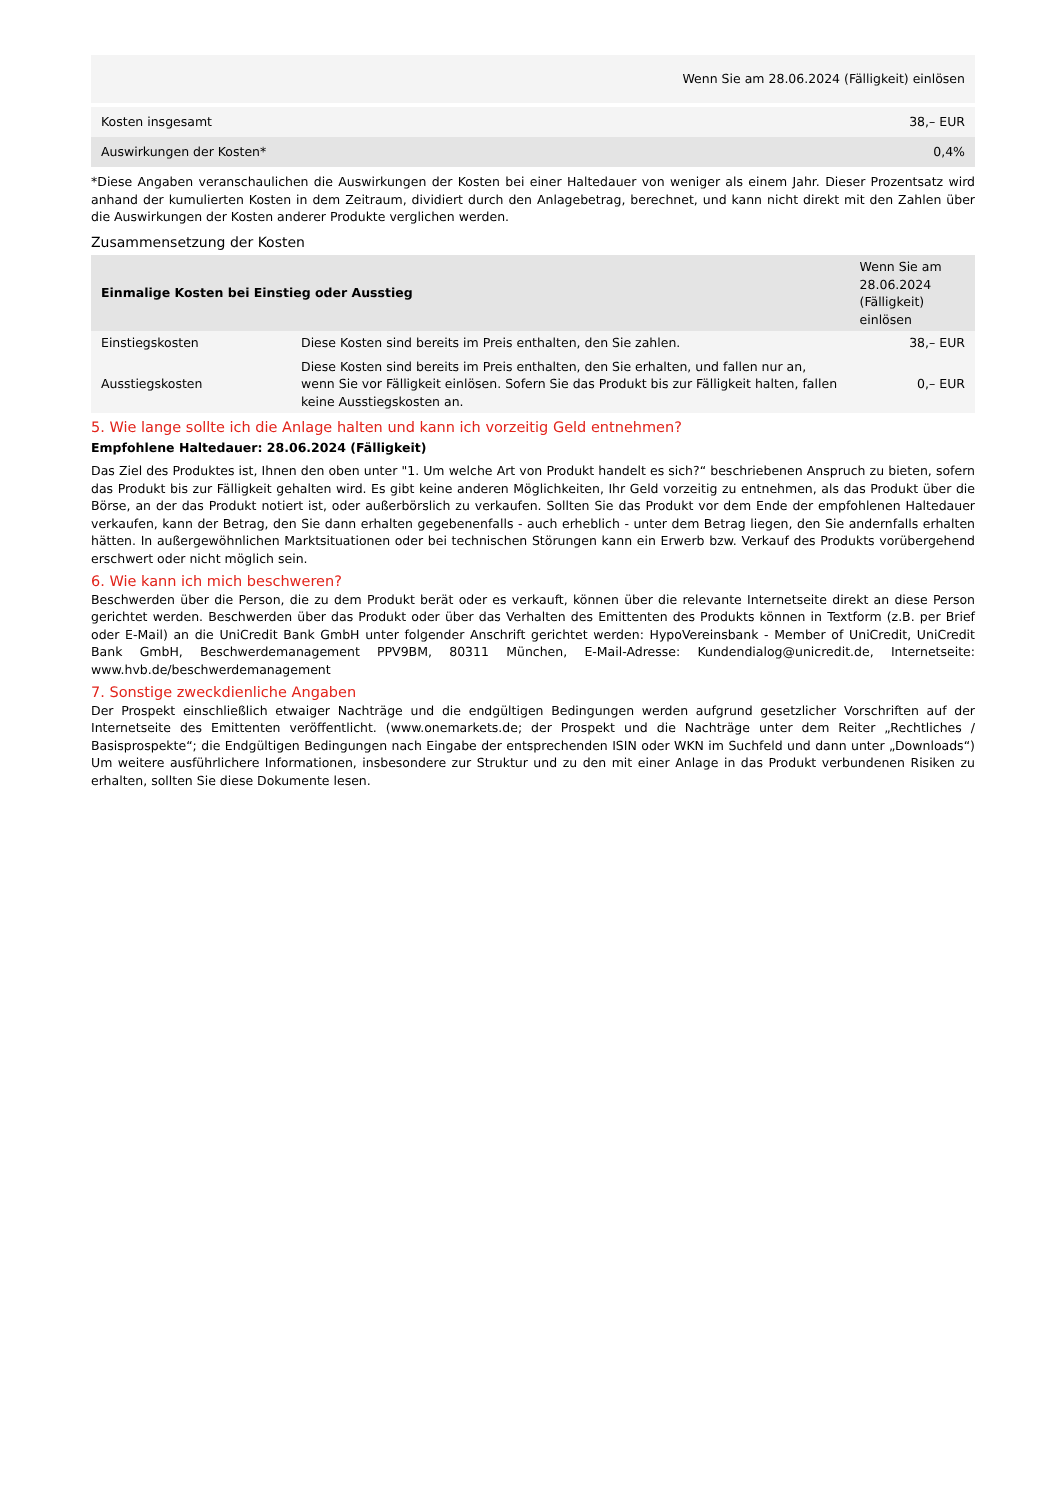| Wenn Sie am 28.06.2024 (Fälligkeit) einlösen | |
| --- | --- |
| Kosten insgesamt | 38,– EUR |
| Auswirkungen der Kosten* | 0,4% |
*Diese Angaben veranschaulichen die Auswirkungen der Kosten bei einer Haltedauer von weniger als einem Jahr. Dieser Prozentsatz wird anhand der kumulierten Kosten in dem Zeitraum, dividiert durch den Anlagebetrag, berechnet, und kann nicht direkt mit den Zahlen über die Auswirkungen der Kosten anderer Produkte verglichen werden.
Zusammensetzung der Kosten
| Einmalige Kosten bei Einstieg oder Ausstieg | | Wenn Sie am 28.06.2024 (Fälligkeit) einlösen |
| --- | --- | --- |
| Einstiegskosten | Diese Kosten sind bereits im Preis enthalten, den Sie zahlen. | 38,– EUR |
| Ausstiegskosten | Diese Kosten sind bereits im Preis enthalten, den Sie erhalten, und fallen nur an, wenn Sie vor Fälligkeit einlösen. Sofern Sie das Produkt bis zur Fälligkeit halten, fallen keine Ausstiegskosten an. | 0,– EUR |
5. Wie lange sollte ich die Anlage halten und kann ich vorzeitig Geld entnehmen?
Empfohlene Haltedauer: 28.06.2024 (Fälligkeit)
Das Ziel des Produktes ist, Ihnen den oben unter "1. Um welche Art von Produkt handelt es sich?“ beschriebenen Anspruch zu bieten, sofern das Produkt bis zur Fälligkeit gehalten wird. Es gibt keine anderen Möglichkeiten, Ihr Geld vorzeitig zu entnehmen, als das Produkt über die Börse, an der das Produkt notiert ist, oder außerbörslich zu verkaufen. Sollten Sie das Produkt vor dem Ende der empfohlenen Haltedauer verkaufen, kann der Betrag, den Sie dann erhalten gegebenenfalls - auch erheblich - unter dem Betrag liegen, den Sie andernfalls erhalten hätten. In außergewöhnlichen Marktsituationen oder bei technischen Störungen kann ein Erwerb bzw. Verkauf des Produkts vorübergehend erschwert oder nicht möglich sein.
6. Wie kann ich mich beschweren?
Beschwerden über die Person, die zu dem Produkt berät oder es verkauft, können über die relevante Internetseite direkt an diese Person gerichtet werden. Beschwerden über das Produkt oder über das Verhalten des Emittenten des Produkts können in Textform (z.B. per Brief oder E-Mail) an die UniCredit Bank GmbH unter folgender Anschrift gerichtet werden: HypoVereinsbank - Member of UniCredit, UniCredit Bank GmbH, Beschwerdemanagement PPV9BM, 80311 München, E-Mail-Adresse: Kundendialog@unicredit.de, Internetseite: www.hvb.de/beschwerdemanagement
7. Sonstige zweckdienliche Angaben
Der Prospekt einschließlich etwaiger Nachträge und die endgültigen Bedingungen werden aufgrund gesetzlicher Vorschriften auf der Internetseite des Emittenten veröffentlicht. (www.onemarkets.de; der Prospekt und die Nachträge unter dem Reiter „Rechtliches / Basisprospekte“; die Endgültigen Bedingungen nach Eingabe der entsprechenden ISIN oder WKN im Suchfeld und dann unter „Downloads“) Um weitere ausführlichere Informationen, insbesondere zur Struktur und zu den mit einer Anlage in das Produkt verbundenen Risiken zu erhalten, sollten Sie diese Dokumente lesen.